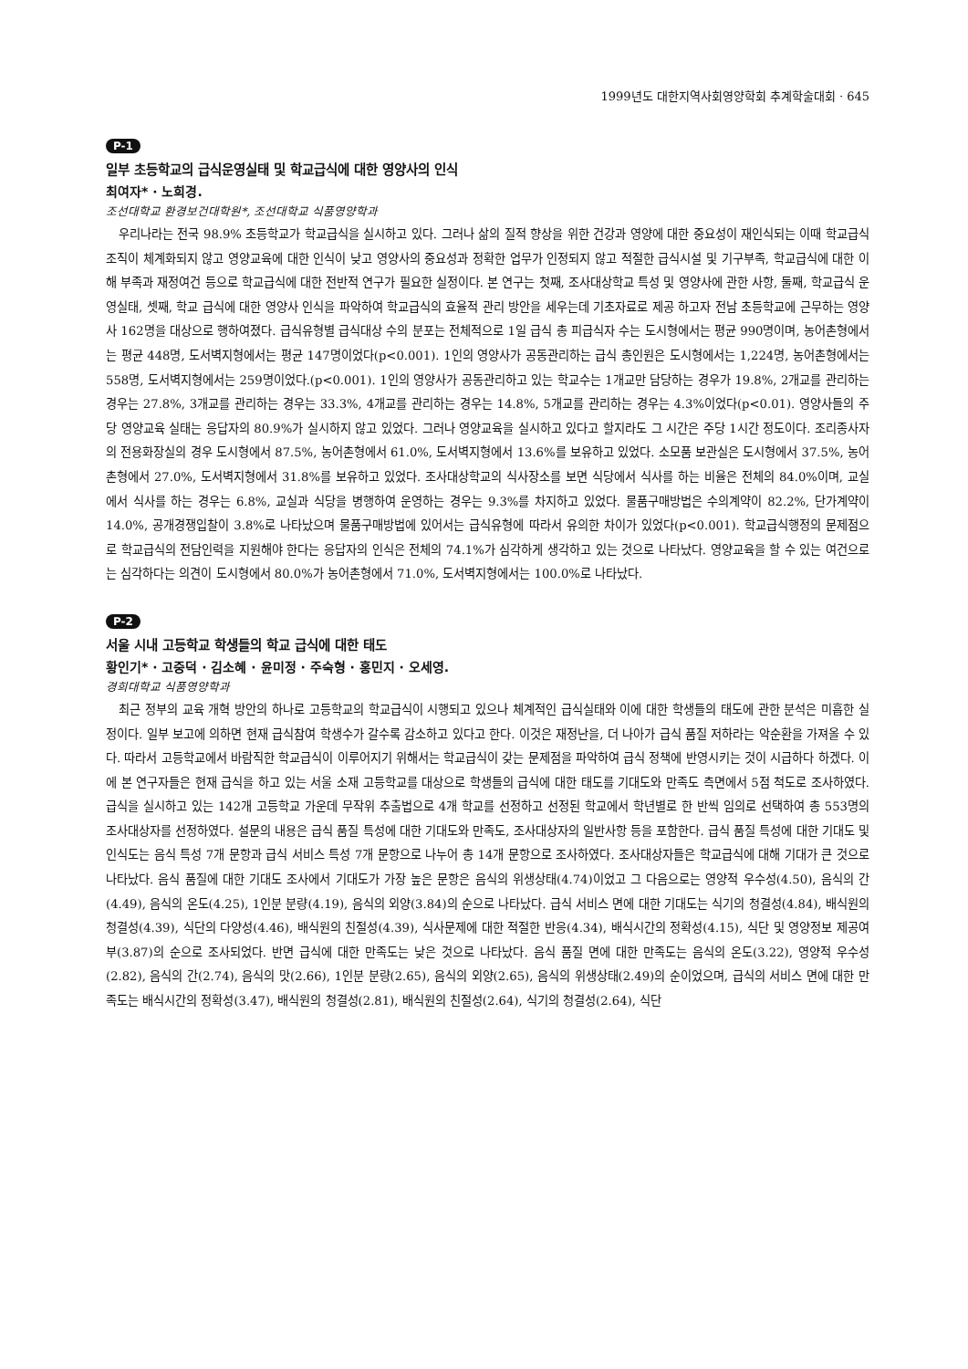1999년도 대한지역사회영양학회 추계학술대회 · 645
P-1
일부 초등학교의 급식운영실태 및 학교급식에 대한 영양사의 인식
최여자* · 노희경.
조선대학교 환경보건대학원*, 조선대학교 식품영양학과
우리나라는 전국 98.9% 초등학교가 학교급식을 실시하고 있다. 그러나 삶의 질적 향상을 위한 건강과 영양에 대한 중요성이 재인식되는 이때 학교급식 조직이 체계화되지 않고 영양교육에 대한 인식이 낮고 영양사의 중요성과 정확한 업무가 인정되지 않고 적절한 급식시설 및 기구부족, 학교급식에 대한 이해 부족과 재정여건 등으로 학교급식에 대한 전반적 연구가 필요한 실정이다. 본 연구는 첫째, 조사대상학교 특성 및 영양사에 관한 사항, 둘째, 학교급식 운영실태, 셋째, 학교 급식에 대한 영양사 인식을 파악하여 학교급식의 효율적 관리 방안을 세우는데 기초자료로 제공 하고자 전남 초등학교에 근무하는 영양사 162명을 대상으로 행하여졌다. 급식유형별 급식대상 수의 분포는 전체적으로 1일 급식 총 피급식자 수는 도시형에서는 평균 990명이며, 농어촌형에서는 평균 448명, 도서벽지형에서는 평균 147명이었다(p<0.001). 1인의 영양사가 공동관리하는 급식 총인원은 도시형에서는 1,224명, 농어촌형에서는 558명, 도서벽지형에서는 259명이었다.(p<0.001). 1인의 영양사가 공동관리하고 있는 학교수는 1개교만 담당하는 경우가 19.8%, 2개교를 관리하는 경우는 27.8%, 3개교를 관리하는 경우는 33.3%, 4개교를 관리하는 경우는 14.8%, 5개교를 관리하는 경우는 4.3%이었다(p<0.01). 영양사들의 주당 영양교육 실태는 응답자의 80.9%가 실시하지 않고 있었다. 그러나 영양교육을 실시하고 있다고 할지라도 그 시간은 주당 1시간 정도이다. 조리종사자의 전용화장실의 경우 도시형에서 87.5%, 농어촌형에서 61.0%, 도서벽지형에서 13.6%를 보유하고 있었다. 소모품 보관실은 도시형에서 37.5%, 농어촌형에서 27.0%, 도서벽지형에서 31.8%를 보유하고 있었다. 조사대상학교의 식사장소를 보면 식당에서 식사를 하는 비율은 전체의 84.0%이며, 교실에서 식사를 하는 경우는 6.8%, 교실과 식당을 병행하여 운영하는 경우는 9.3%를 차지하고 있었다. 물품구매방법은 수의계약이 82.2%, 단가계약이 14.0%, 공개경쟁입찰이 3.8%로 나타났으며 물품구매방법에 있어서는 급식유형에 따라서 유의한 차이가 있었다(p<0.001). 학교급식행정의 문제점으로 학교급식의 전담인력을 지원해야 한다는 응답자의 인식은 전체의 74.1%가 심각하게 생각하고 있는 것으로 나타났다. 영양교육을 할 수 있는 여건으로는 심각하다는 의견이 도시형에서 80.0%가 농어촌형에서 71.0%, 도서벽지형에서는 100.0%로 나타났다.
P-2
서울 시내 고등학교 학생들의 학교 급식에 대한 태도
황인기* · 고중덕 · 김소혜 · 윤미정 · 주숙형 · 홍민지 · 오세영.
경희대학교 식품영양학과
최근 정부의 교육 개혁 방안의 하나로 고등학교의 학교급식이 시행되고 있으나 체계적인 급식실태와 이에 대한 학생들의 태도에 관한 분석은 미흡한 실정이다. 일부 보고에 의하면 현재 급식참여 학생수가 갈수록 감소하고 있다고 한다. 이것은 재정난을, 더 나아가 급식 품질 저하라는 악순환을 가져올 수 있다. 따라서 고등학교에서 바람직한 학교급식이 이루어지기 위해서는 학교급식이 갖는 문제점을 파악하여 급식 정책에 반영시키는 것이 시급하다 하겠다. 이에 본 연구자들은 현재 급식을 하고 있는 서울 소재 고등학교를 대상으로 학생들의 급식에 대한 태도를 기대도와 만족도 측면에서 5점 척도로 조사하였다. 급식을 실시하고 있는 142개 고등학교 가운데 무작위 추출법으로 4개 학교를 선정하고 선정된 학교에서 학년별로 한 반씩 임의로 선택하여 총 553명의 조사대상자를 선정하였다. 설문의 내용은 급식 품질 특성에 대한 기대도와 만족도, 조사대상자의 일반사항 등을 포함한다. 급식 품질 특성에 대한 기대도 및 인식도는 음식 특성 7개 문항과 급식 서비스 특성 7개 문항으로 나누어 총 14개 문항으로 조사하였다. 조사대상자들은 학교급식에 대해 기대가 큰 것으로 나타났다. 음식 품질에 대한 기대도 조사에서 기대도가 가장 높은 문항은 음식의 위생상태(4.74)이었고 그 다음으로는 영양적 우수성(4.50), 음식의 간(4.49), 음식의 온도(4.25), 1인분 분량(4.19), 음식의 외양(3.84)의 순으로 나타났다. 급식 서비스 면에 대한 기대도는 식기의 청결성(4.84), 배식원의 청결성(4.39), 식단의 다양성(4.46), 배식원의 친절성(4.39), 식사문제에 대한 적절한 반응(4.34), 배식시간의 정확성(4.15), 식단 및 영양정보 제공여부(3.87)의 순으로 조사되었다. 반면 급식에 대한 만족도는 낮은 것으로 나타났다. 음식 품질 면에 대한 만족도는 음식의 온도(3.22), 영양적 우수성(2.82), 음식의 간(2.74), 음식의 맛(2.66), 1인분 분량(2.65), 음식의 외양(2.65), 음식의 위생상태(2.49)의 순이었으며, 급식의 서비스 면에 대한 만족도는 배식시간의 정확성(3.47), 배식원의 청결성(2.81), 배식원의 친절성(2.64), 식기의 청결성(2.64), 식단